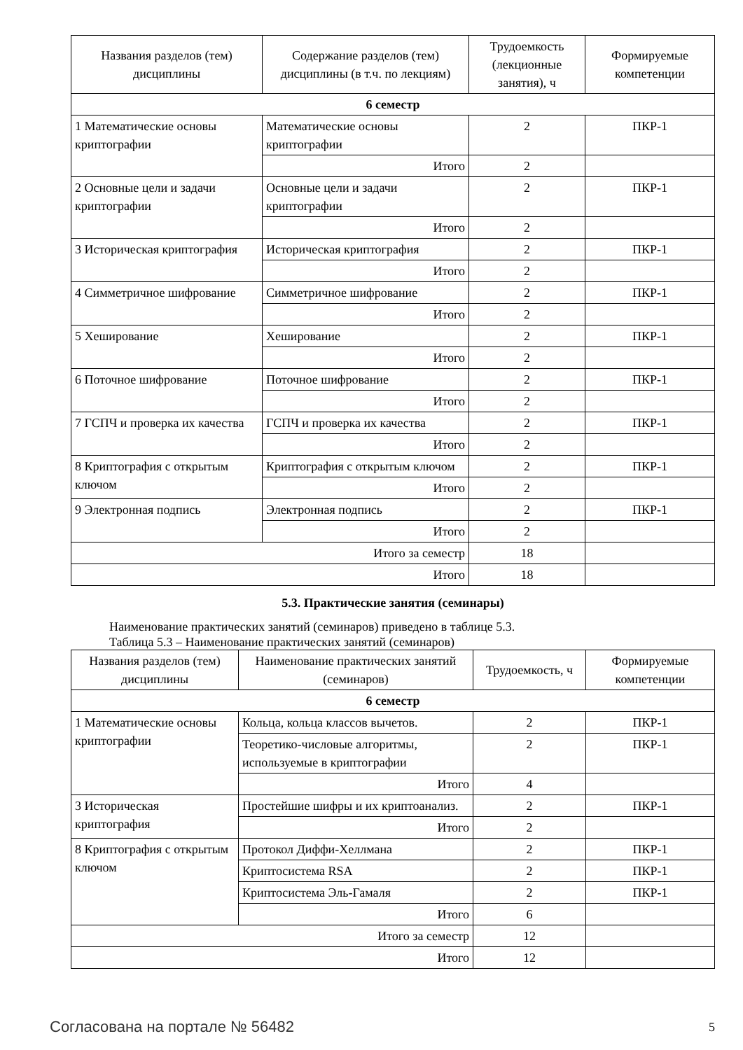| Названия разделов (тем) дисциплины | Содержание разделов (тем) дисциплины (в т.ч. по лекциям) | Трудоемкость (лекционные занятия), ч | Формируемые компетенции |
| --- | --- | --- | --- |
| 6 семестр | | | |
| 1 Математические основы криптографии | Математические основы криптографии | 2 | ПКР-1 |
| | Итого | 2 | |
| 2 Основные цели и задачи криптографии | Основные цели и задачи криптографии | 2 | ПКР-1 |
| | Итого | 2 | |
| 3 Историческая криптография | Историческая криптография | 2 | ПКР-1 |
| | Итого | 2 | |
| 4 Симметричное шифрование | Симметричное шифрование | 2 | ПКР-1 |
| | Итого | 2 | |
| 5 Хеширование | Хеширование | 2 | ПКР-1 |
| | Итого | 2 | |
| 6 Поточное шифрование | Поточное шифрование | 2 | ПКР-1 |
| | Итого | 2 | |
| 7 ГСПЧ и проверка их качества | ГСПЧ и проверка их качества | 2 | ПКР-1 |
| | Итого | 2 | |
| 8 Криптография с открытым ключом | Криптография с открытым ключом | 2 | ПКР-1 |
| | Итого | 2 | |
| 9 Электронная подпись | Электронная подпись | 2 | ПКР-1 |
| | Итого | 2 | |
| Итого за семестр | | 18 | |
| Итого | | 18 | |
5.3. Практические занятия (семинары)
Наименование практических занятий (семинаров) приведено в таблице 5.3.
Таблица 5.3 – Наименование практических занятий (семинаров)
| Названия разделов (тем) дисциплины | Наименование практических занятий (семинаров) | Трудоемкость, ч | Формируемые компетенции |
| --- | --- | --- | --- |
| 6 семестр | | | |
| 1 Математические основы криптографии | Кольца, кольца классов вычетов. | 2 | ПКР-1 |
| | Теоретико-числовые алгоритмы, используемые в криптографии | 2 | ПКР-1 |
| | Итого | 4 | |
| 3 Историческая криптография | Простейшие шифры и их криптоанализ. | 2 | ПКР-1 |
| | Итого | 2 | |
| 8 Криптография с открытым ключом | Протокол Диффи-Хеллмана | 2 | ПКР-1 |
| | Криптосистема RSA | 2 | ПКР-1 |
| | Криптосистема Эль-Гамаля | 2 | ПКР-1 |
| | Итого | 6 | |
| Итого за семестр | | 12 | |
| Итого | | 12 | |
Согласована на портале № 56482 5